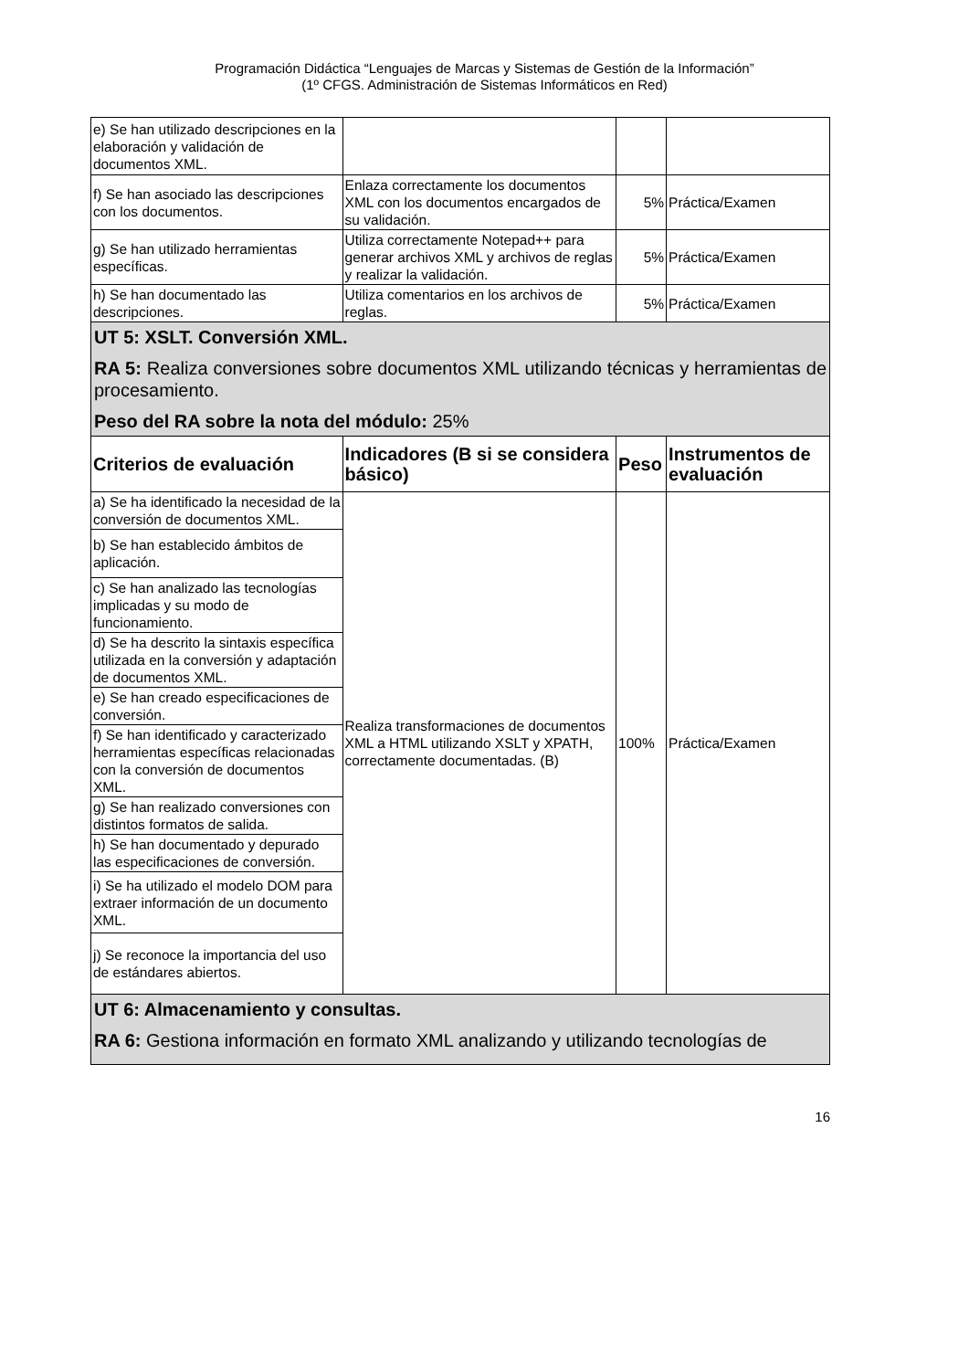Programación Didáctica “Lenguajes de Marcas y Sistemas de Gestión de la Información”
(1º CFGS. Administración de Sistemas Informáticos en Red)
| e) Se han utilizado descripciones en la elaboración y validación de documentos XML. | | | |
| f) Se han asociado las descripciones con los documentos. | Enlaza correctamente los documentos XML con los documentos encargados de su validación. | 5% | Práctica/Examen |
| g) Se han utilizado herramientas específicas. | Utiliza correctamente Notepad++ para generar archivos XML y archivos de reglas y realizar la validación. | 5% | Práctica/Examen |
| h) Se han documentado las descripciones. | Utiliza comentarios en los archivos de reglas. | 5% | Práctica/Examen |
| UT 5: XSLT. Conversión XML. RA 5: Realiza conversiones sobre documentos XML utilizando técnicas y herramientas de procesamiento. Peso del RA sobre la nota del módulo: 25% | | | |
| Criterios de evaluación | Indicadores (B si se considera básico) | Peso | Instrumentos de evaluación |
| a) Se ha identificado la necesidad de la conversión de documentos XML. | Realiza transformaciones de documentos XML a HTML utilizando XSLT y XPATH, correctamente documentadas. (B) | 100% | Práctica/Examen |
| b) Se han establecido ámbitos de aplicación. | | | |
| c) Se han analizado las tecnologías implicadas y su modo de funcionamiento. | | | |
| d) Se ha descrito la sintaxis específica utilizada en la conversión y adaptación de documentos XML. | | | |
| e) Se han creado especificaciones de conversión. | | | |
| f) Se han identificado y caracterizado herramientas específicas relacionadas con la conversión de documentos XML. | | | |
| g) Se han realizado conversiones con distintos formatos de salida. | | | |
| h) Se han documentado y depurado las especificaciones de conversión. | | | |
| i) Se ha utilizado el modelo DOM para extraer información de un documento XML. | | | |
| j) Se reconoce la importancia del uso de estándares abiertos. | | | |
| UT 6: Almacenamiento y consultas. RA 6: Gestiona información en formato XML analizando y utilizando tecnologías de | | | |
16